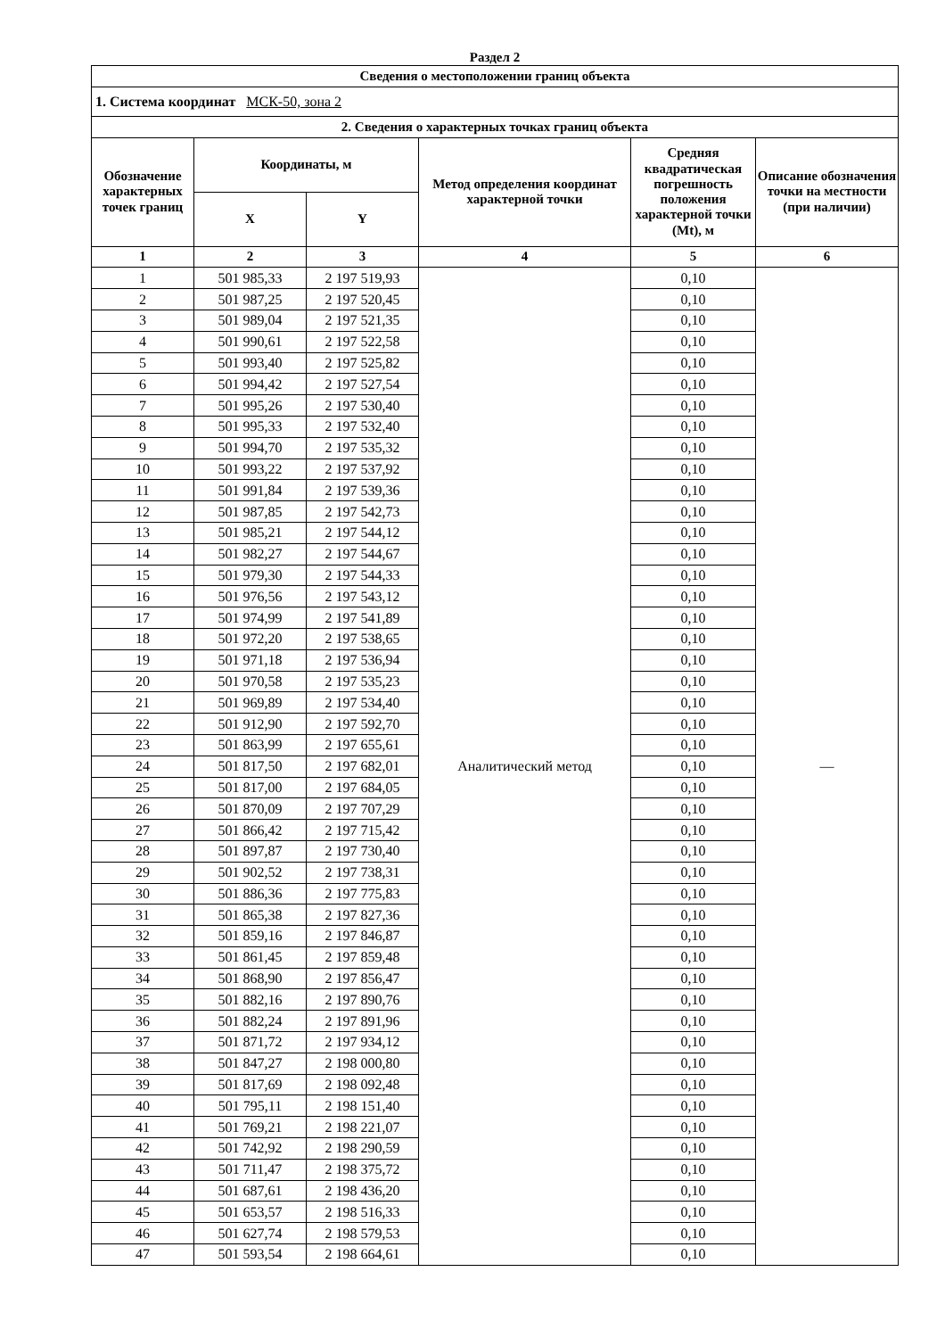Раздел 2
| Сведения о местоположении границ объекта | | | | | |
| --- | --- | --- | --- | --- | --- |
| 1. Система координат МСК-50, зона 2 | | | | | |
| 2. Сведения о характерных точках границ объекта | | | | | |
| Обозначение характерных точек границ | Координаты, м | | Метод определения координат характерной точки | Средняя квадратическая погрешность положения характерной точки (Mt), м | Описание обозначения точки на местности (при наличии) |
| | X | Y | | | |
| 1 | 2 | 3 | 4 | 5 | 6 |
| 1 | 501 985,33 | 2 197 519,93 | Аналитический метод | 0,10 | — |
| 2 | 501 987,25 | 2 197 520,45 | | 0,10 | |
| 3 | 501 989,04 | 2 197 521,35 | | 0,10 | |
| 4 | 501 990,61 | 2 197 522,58 | | 0,10 | |
| 5 | 501 993,40 | 2 197 525,82 | | 0,10 | |
| 6 | 501 994,42 | 2 197 527,54 | | 0,10 | |
| 7 | 501 995,26 | 2 197 530,40 | | 0,10 | |
| 8 | 501 995,33 | 2 197 532,40 | | 0,10 | |
| 9 | 501 994,70 | 2 197 535,32 | | 0,10 | |
| 10 | 501 993,22 | 2 197 537,92 | | 0,10 | |
| 11 | 501 991,84 | 2 197 539,36 | | 0,10 | |
| 12 | 501 987,85 | 2 197 542,73 | | 0,10 | |
| 13 | 501 985,21 | 2 197 544,12 | | 0,10 | |
| 14 | 501 982,27 | 2 197 544,67 | | 0,10 | |
| 15 | 501 979,30 | 2 197 544,33 | | 0,10 | |
| 16 | 501 976,56 | 2 197 543,12 | | 0,10 | |
| 17 | 501 974,99 | 2 197 541,89 | | 0,10 | |
| 18 | 501 972,20 | 2 197 538,65 | | 0,10 | |
| 19 | 501 971,18 | 2 197 536,94 | | 0,10 | |
| 20 | 501 970,58 | 2 197 535,23 | | 0,10 | |
| 21 | 501 969,89 | 2 197 534,40 | | 0,10 | |
| 22 | 501 912,90 | 2 197 592,70 | | 0,10 | |
| 23 | 501 863,99 | 2 197 655,61 | | 0,10 | |
| 24 | 501 817,50 | 2 197 682,01 | | 0,10 | |
| 25 | 501 817,00 | 2 197 684,05 | | 0,10 | |
| 26 | 501 870,09 | 2 197 707,29 | | 0,10 | |
| 27 | 501 866,42 | 2 197 715,42 | | 0,10 | |
| 28 | 501 897,87 | 2 197 730,40 | | 0,10 | |
| 29 | 501 902,52 | 2 197 738,31 | | 0,10 | |
| 30 | 501 886,36 | 2 197 775,83 | | 0,10 | |
| 31 | 501 865,38 | 2 197 827,36 | | 0,10 | |
| 32 | 501 859,16 | 2 197 846,87 | | 0,10 | |
| 33 | 501 861,45 | 2 197 859,48 | | 0,10 | |
| 34 | 501 868,90 | 2 197 856,47 | | 0,10 | |
| 35 | 501 882,16 | 2 197 890,76 | | 0,10 | |
| 36 | 501 882,24 | 2 197 891,96 | | 0,10 | |
| 37 | 501 871,72 | 2 197 934,12 | | 0,10 | |
| 38 | 501 847,27 | 2 198 000,80 | | 0,10 | |
| 39 | 501 817,69 | 2 198 092,48 | | 0,10 | |
| 40 | 501 795,11 | 2 198 151,40 | | 0,10 | |
| 41 | 501 769,21 | 2 198 221,07 | | 0,10 | |
| 42 | 501 742,92 | 2 198 290,59 | | 0,10 | |
| 43 | 501 711,47 | 2 198 375,72 | | 0,10 | |
| 44 | 501 687,61 | 2 198 436,20 | | 0,10 | |
| 45 | 501 653,57 | 2 198 516,33 | | 0,10 | |
| 46 | 501 627,74 | 2 198 579,53 | | 0,10 | |
| 47 | 501 593,54 | 2 198 664,61 | | 0,10 | |